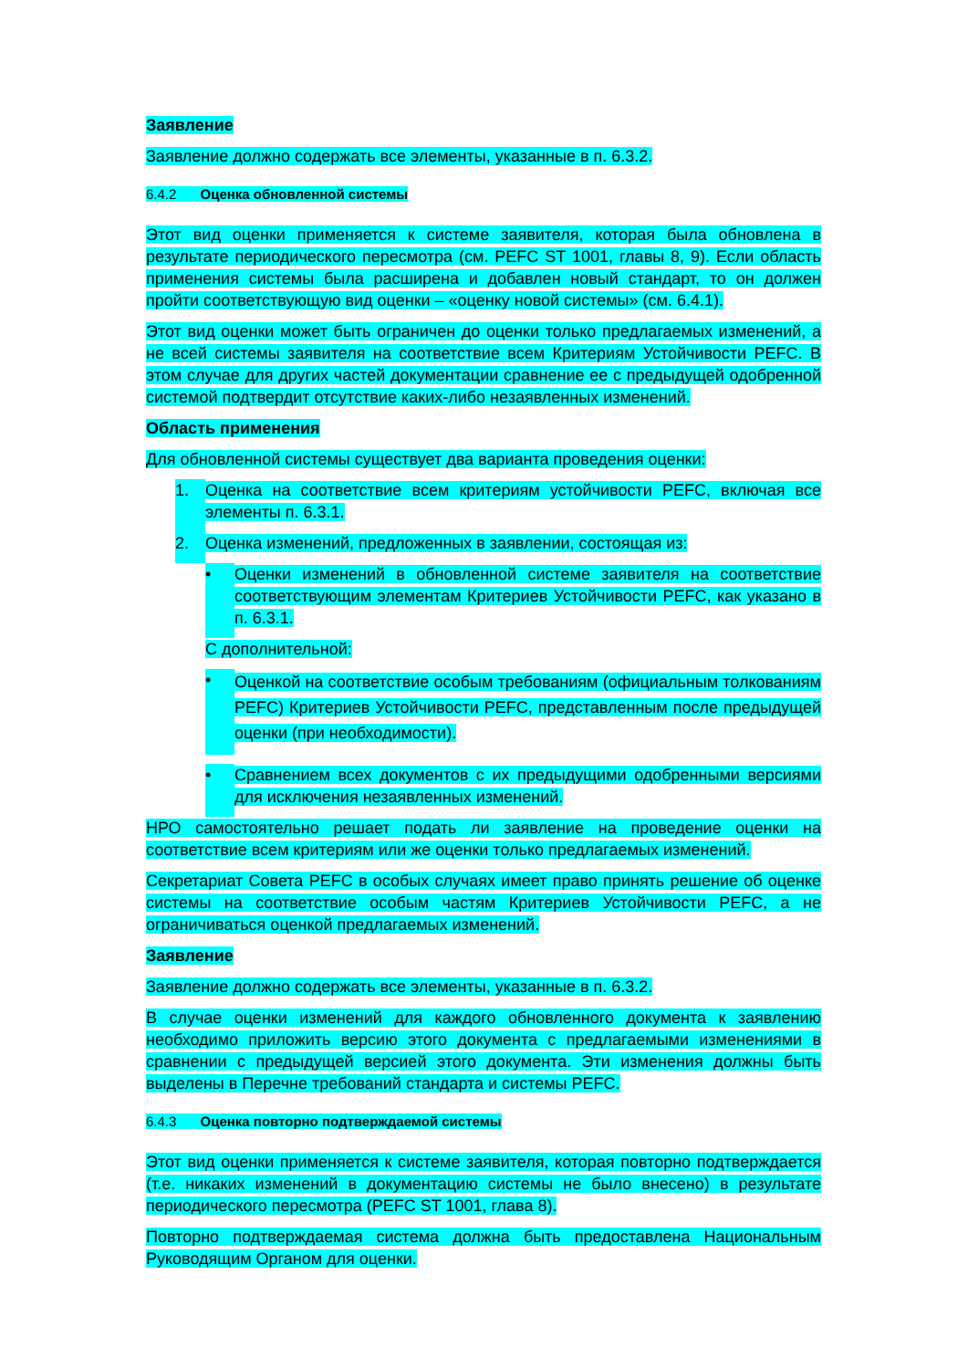Заявление
Заявление должно содержать все элементы, указанные в п. 6.3.2.
6.4.2 Оценка обновленной системы
Этот вид оценки применяется к системе заявителя, которая была обновлена в результате периодического пересмотра (см. PEFC ST 1001, главы 8, 9). Если область применения системы была расширена и добавлен новый стандарт, то он должен пройти соответствующую вид оценки – «оценку новой системы» (см. 6.4.1).
Этот вид оценки может быть ограничен до оценки только предлагаемых изменений, а не всей системы заявителя на соответствие всем Критериям Устойчивости PEFC. В этом случае для других частей документации сравнение ее с предыдущей одобренной системой подтвердит отсутствие каких-либо незаявленных изменений.
Область применения
Для обновленной системы существует два варианта проведения оценки:
1. Оценка на соответствие всем критериям устойчивости PEFC, включая все элементы п. 6.3.1.
2. Оценка изменений, предложенных в заявлении, состоящая из:
• Оценки изменений в обновленной системе заявителя на соответствие соответствующим элементам Критериев Устойчивости PEFC, как указано в п. 6.3.1.
С дополнительной:
•
Оценкой на соответствие особым требованиям (официальным толкованиям PEFC) Критериев Устойчивости PEFC, представленным после предыдущей оценки (при необходимости).
• Сравнением всех документов с их предыдущими одобренными версиями для исключения незаявленных изменений.
НРО самостоятельно решает подать ли заявление на проведение оценки на соответствие всем критериям или же оценки только предлагаемых изменений.
Секретариат Совета PEFC в особых случаях имеет право принять решение об оценке системы на соответствие особым частям Критериев Устойчивости PEFC, а не ограничиваться оценкой предлагаемых изменений.
Заявление
Заявление должно содержать все элементы, указанные в п. 6.3.2.
В случае оценки изменений для каждого обновленного документа к заявлению необходимо приложить версию этого документа с предлагаемыми изменениями в сравнении с предыдущей версией этого документа. Эти изменения должны быть выделены в Перечне требований стандарта и системы PEFC.
6.4.3 Оценка повторно подтверждаемой системы
Этот вид оценки применяется к системе заявителя, которая повторно подтверждается (т.е. никаких изменений в документацию системы не было внесено) в результате периодического пересмотра (PEFC ST 1001, глава 8).
Повторно подтверждаемая система должна быть предоставлена Национальным Руководящим Органом для оценки.